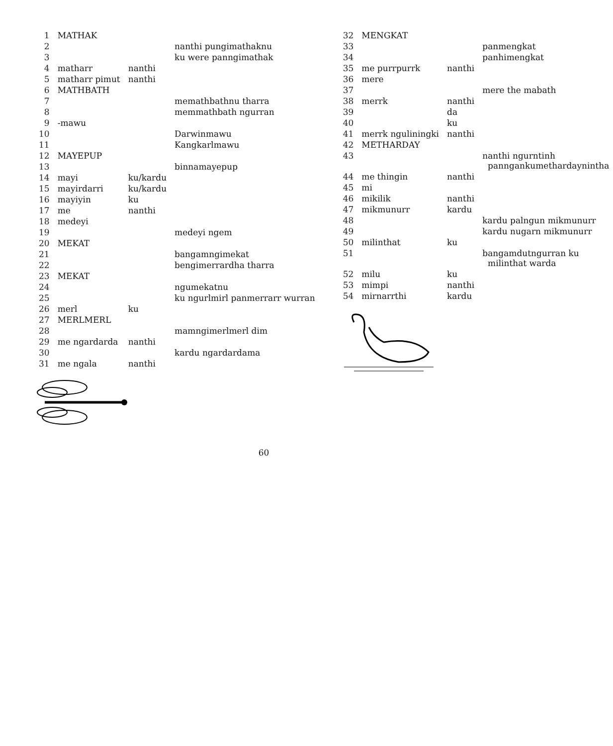| 1 | MATHAK | | |
| 2 | | | nanthi pungimathaknu |
| 3 | | | ku were panngimathak |
| 4 | matharr | nanthi | |
| 5 | matharr pimut | nanthi | |
| 6 | MATHBATH | | |
| 7 | | | memathbathnu tharra |
| 8 | | | memmathbath ngurran |
| 9 | -mawu | | |
| 10 | | | Darwinmawu |
| 11 | | | Kangkarlmawu |
| 12 | MAYEPUP | | |
| 13 | | | binnamayepup |
| 14 | mayi | ku/kardu | |
| 15 | mayirdarri | ku/kardu | |
| 16 | mayiyin | ku | |
| 17 | me | nanthi | |
| 18 | medeyi | | |
| 19 | | | medeyi ngem |
| 20 | MEKAT | | |
| 21 | | | bangamngimekat |
| 22 | | | bengimerrardha tharra |
| 23 | MEKAT | | |
| 24 | | | ngumekatnu |
| 25 | | | ku ngurlmirl panmerrarr wurran |
| 26 | merl | ku | |
| 27 | MERLMERL | | |
| 28 | | | mamngimerlmerl dim |
| 29 | me ngardarda | nanthi | |
| 30 | | | kardu ngardardama |
| 31 | me ngala | nanthi | |
| 32 | MENGKAT | | |
| 33 | | | panmengkat |
| 34 | | | panhimengkat |
| 35 | me purrpurrk | nanthi | |
| 36 | mere | | |
| 37 | | | mere the mabath |
| 38 | merrk | nanthi | |
| 39 | | da | |
| 40 | | ku | |
| 41 | merrk nguliningki | nanthi | |
| 42 | METHARDAY | | |
| 43 | | | nanthi ngurntinh panngankumethardaynintha |
| 44 | me thingin | nanthi | |
| 45 | mi | | |
| 46 | mikilik | nanthi | |
| 47 | mikmunurr | kardu | |
| 48 | | | kardu palngun mikmunurr |
| 49 | | | kardu nugarn mikmunurr |
| 50 | milinthat | ku | |
| 51 | | | bangamdutngurran ku milinthat warda |
| 52 | milu | ku | |
| 53 | mimpi | nanthi | |
| 54 | mirnarrthi | kardu | |
60